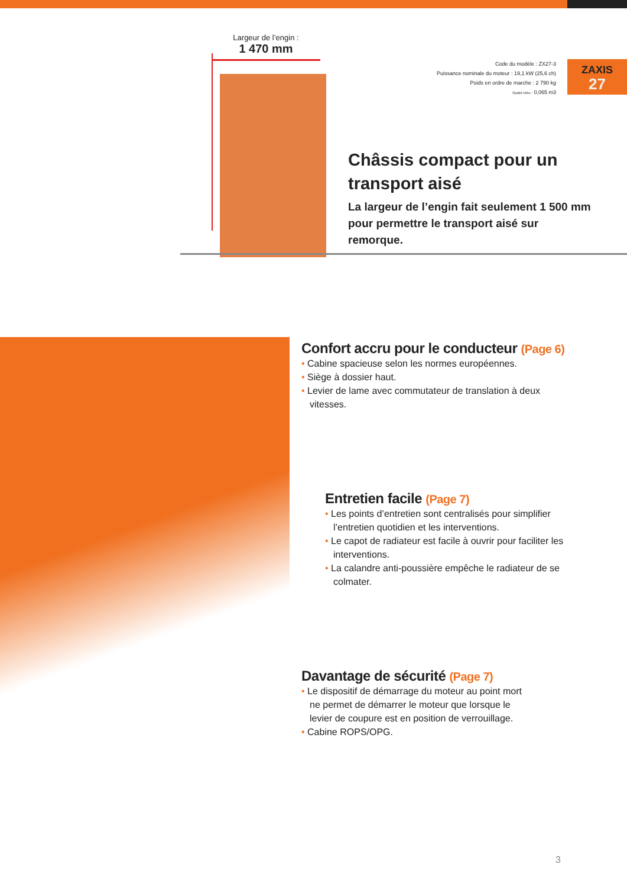Largeur de l’engin :
1 470 mm
Code du modèle : ZX27-3
Puissance nominale du moteur : 19,1 kW (25,6 ch)
Poids en ordre de marche : 2 790 kg
Godet rétro : 0,065 m3
ZAXIS
27
Châssis compact pour un transport aisé
La largeur de l’engin fait seulement 1 500 mm pour permettre le transport aisé sur remorque.
Confort accru pour le conducteur (Page 6)
• Cabine spacieuse selon les normes européennes.
• Siège à dossier haut.
• Levier de lame avec commutateur de translation à deux vitesses.
Entretien facile (Page 7)
• Les points d’entretien sont centralisés pour simplifier l’entretien quotidien et les interventions.
• Le capot de radiateur est facile à ouvrir pour faciliter les interventions.
• La calandre anti-poussière empêche le radiateur de se colmater.
Davantage de sécurité (Page 7)
• Le dispositif de démarrage du moteur au point mort ne permet de démarrer le moteur que lorsque le levier de coupure est en position de verrouillage.
• Cabine ROPS/OPG.
3